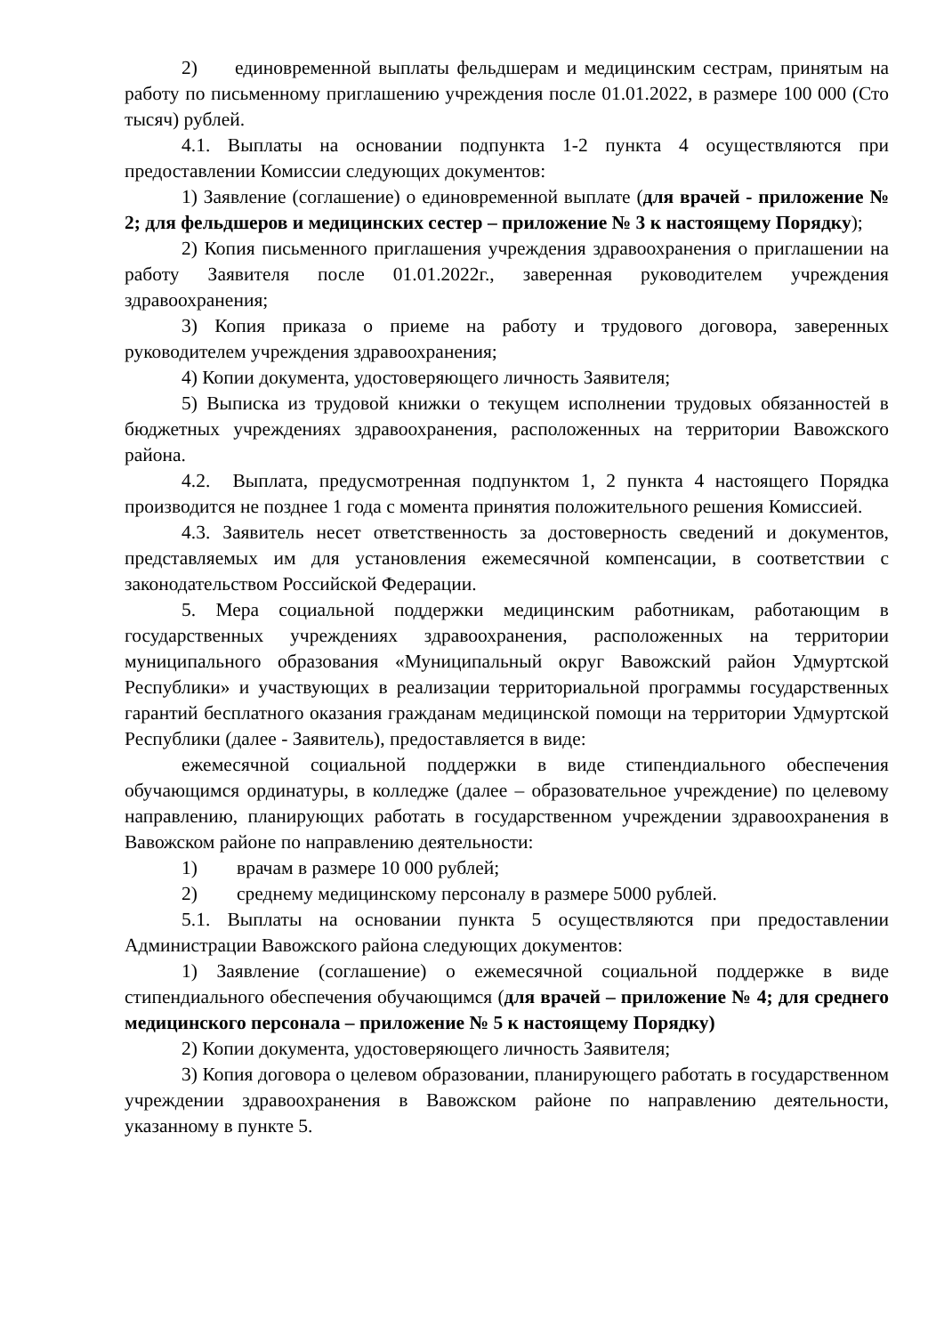2) единовременной выплаты фельдшерам и медицинским сестрам, принятым на работу по письменному приглашению учреждения после 01.01.2022, в размере 100 000 (Сто тысяч) рублей.
4.1. Выплаты на основании подпункта 1-2 пункта 4 осуществляются при предоставлении Комиссии следующих документов:
1) Заявление (соглашение) о единовременной выплате (для врачей - приложение № 2; для фельдшеров и медицинских сестер – приложение № 3 к настоящему Порядку);
2) Копия письменного приглашения учреждения здравоохранения о приглашении на работу Заявителя после 01.01.2022г., заверенная руководителем учреждения здравоохранения;
3) Копия приказа о приеме на работу и трудового договора, заверенных руководителем учреждения здравоохранения;
4) Копии документа, удостоверяющего личность Заявителя;
5) Выписка из трудовой книжки о текущем исполнении трудовых обязанностей в бюджетных учреждениях здравоохранения, расположенных на территории Вавожского района.
4.2. Выплата, предусмотренная подпунктом 1, 2 пункта 4 настоящего Порядка производится не позднее 1 года с момента принятия положительного решения Комиссией.
4.3. Заявитель несет ответственность за достоверность сведений и документов, представляемых им для установления ежемесячной компенсации, в соответствии с законодательством Российской Федерации.
5. Мера социальной поддержки медицинским работникам, работающим в государственных учреждениях здравоохранения, расположенных на территории муниципального образования «Муниципальный округ Вавожский район Удмуртской Республики» и участвующих в реализации территориальной программы государственных гарантий бесплатного оказания гражданам медицинской помощи на территории Удмуртской Республики (далее - Заявитель), предоставляется в виде:
ежемесячной социальной поддержки в виде стипендиального обеспечения обучающимся ординатуры, в колледже (далее – образовательное учреждение) по целевому направлению, планирующих работать в государственном учреждении здравоохранения в Вавожском районе по направлению деятельности:
1) врачам в размере 10 000 рублей;
2) среднему медицинскому персоналу в размере 5000 рублей.
5.1. Выплаты на основании пункта 5 осуществляются при предоставлении Администрации Вавожского района следующих документов:
1) Заявление (соглашение) о ежемесячной социальной поддержке в виде стипендиального обеспечения обучающимся (для врачей – приложение № 4; для среднего медицинского персонала – приложение № 5 к настоящему Порядку)
2) Копии документа, удостоверяющего личность Заявителя;
3) Копия договора о целевом образовании, планирующего работать в государственном учреждении здравоохранения в Вавожском районе по направлению деятельности, указанному в пункте 5.